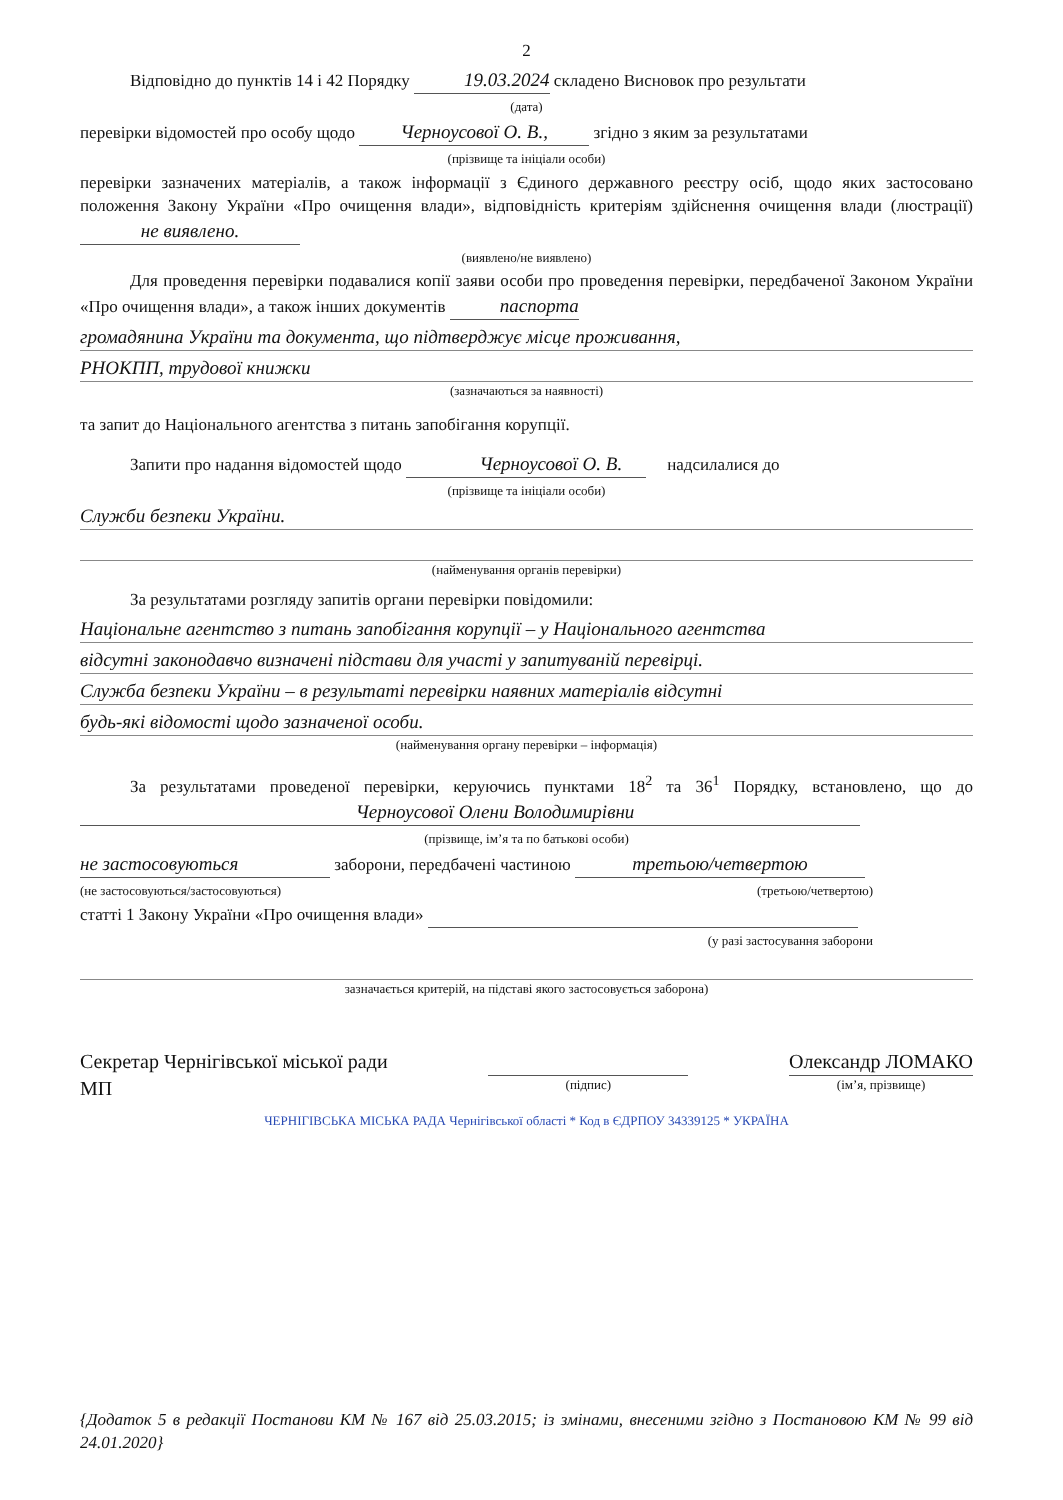2
Відповідно до пунктів 14 і 42 Порядку 19.03.2024 складено Висновок про результати
(дата)
перевірки відомостей про особу щодо Черноусової О. В., згідно з яким за результатами
(прізвище та ініціали особи)
перевірки зазначених матеріалів, а також інформації з Єдиного державного реєстру осіб, щодо яких застосовано положення Закону України «Про очищення влади», відповідність критеріям здійснення очищення влади (люстрації) не виявлено.
(виявлено/не виявлено)
Для проведення перевірки подавалися копії заяви особи про проведення перевірки, передбаченої Законом України «Про очищення влади», а також інших документів паспорта
громадянина України та документа, що підтверджує місце проживання,
РНОКПП, трудової книжки
(зазначаються за наявності)
та запит до Національного агентства з питань запобігання корупції.
Запити про надання відомостей щодо Черноусової О. В. надсилалися до
(прізвище та ініціали особи)
Служби безпеки України.
(найменування органів перевірки)
За результатами розгляду запитів органи перевірки повідомили:
Національне агентство з питань запобігання корупції – у Національного агентства
відсутні законодавчо визначені підстави для участі у запитуваній перевірці.
Служба безпеки України – в результаті перевірки наявних матеріалів відсутні
будь-які відомості щодо зазначеної особи.
(найменування органу перевірки – інформація)
За результатами проведеної перевірки, керуючись пунктами 18<sup>2</sup> та 36<sup>1</sup> Порядку, встановлено, що до Черноусової Олени Володимирівни
(прізвище, ім’я та по батькові особи)
не застосовуються заборони, передбачені частиною третьою/четвертою
(не застосовуються/застосовуються) (третьою/четвертою)
статті 1 Закону України «Про очищення влади»
(у разі застосування заборони
зазначається критерій, на підставі якого застосовується заборона)
Секретар Чернігівської міської ради
МП
(підпис)
Олександр ЛОМАКО
(ім’я, прізвище)
ЧЕРНІГІВСЬКА МІСЬКА РАДА Чернігівської області * Код в ЄДРПОУ 34339125 * УКРАЇНА
{Додаток 5 в редакції Постанови КМ № 167 від 25.03.2015; із змінами, внесеними згідно з Постановою КМ № 99 від 24.01.2020}